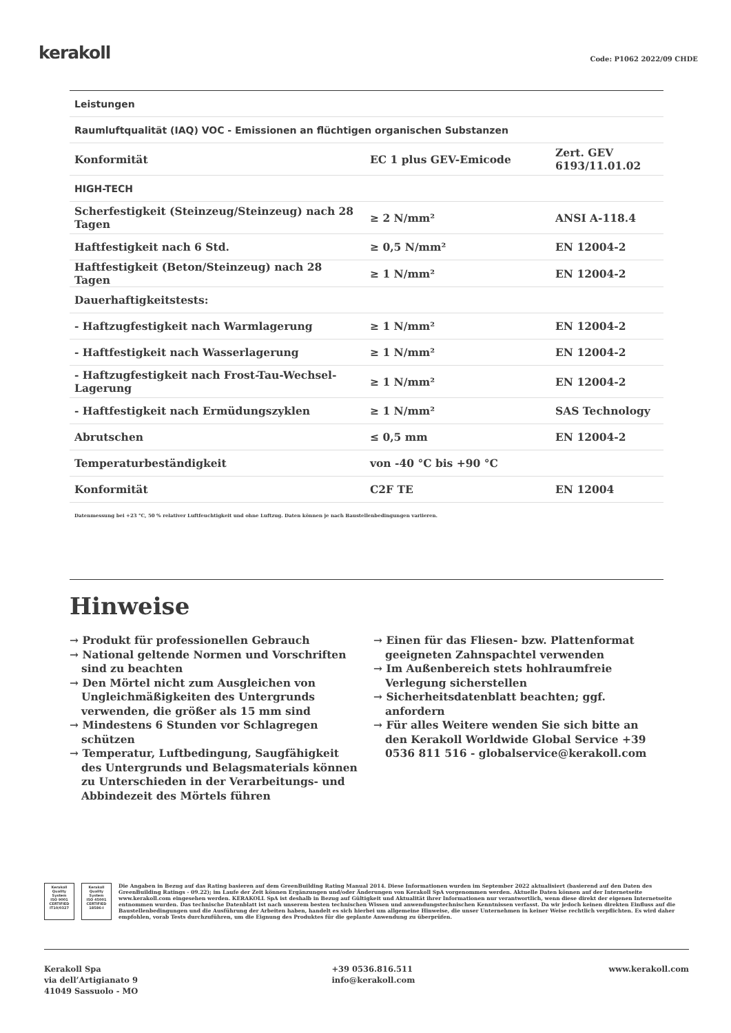kerakoll
Code: P1062 2022/09 CHDE
| Leistungen | | |
| Raumluftqualität (IAQ) VOC - Emissionen an flüchtigen organischen Substanzen | | |
| Konformität | EC 1 plus GEV-Emicode | Zert. GEV 6193/11.01.02 |
| HIGH-TECH | | |
| Scherfestigkeit (Steinzeug/Steinzeug) nach 28 Tagen | ≥ 2 N/mm² | ANSI A-118.4 |
| Haftfestigkeit nach 6 Std. | ≥ 0,5 N/mm² | EN 12004-2 |
| Haftfestigkeit (Beton/Steinzeug) nach 28 Tagen | ≥ 1 N/mm² | EN 12004-2 |
| Dauerhaftigkeitstests: | | |
| - Haftzugfestigkeit nach Warmlagerung | ≥ 1 N/mm² | EN 12004-2 |
| - Haftfestigkeit nach Wasserlagerung | ≥ 1 N/mm² | EN 12004-2 |
| - Haftzugfestigkeit nach Frost-Tau-Wechsel-Lagerung | ≥ 1 N/mm² | EN 12004-2 |
| - Haftfestigkeit nach Ermüdungszyklen | ≥ 1 N/mm² | SAS Technology |
| Abrutschen | ≤ 0,5 mm | EN 12004-2 |
| Temperaturbeständigkeit | von -40 °C bis +90 °C | |
| Konformität | C2F TE | EN 12004 |
Datenmessung bei +23 °C, 50 % relativer Luftfeuchtigkeit und ohne Luftzug. Daten können je nach Baustellenbedingungen variieren.
Hinweise
→ Produkt für professionellen Gebrauch
→ National geltende Normen und Vorschriften sind zu beachten
→ Den Mörtel nicht zum Ausgleichen von Ungleichmäßigkeiten des Untergrunds verwenden, die größer als 15 mm sind
→ Mindestens 6 Stunden vor Schlagregen schützen
→ Temperatur, Luftbedingung, Saugfähigkeit des Untergrunds und Belagsmaterials können zu Unterschieden in der Verarbeitungs- und Abbindezeit des Mörtels führen
→ Einen für das Fliesen- bzw. Plattenformat geeigneten Zahnspachtel verwenden
→ Im Außenbereich stets hohlraumfreie Verlegung sicherstellen
→ Sicherheitsdatenblatt beachten; ggf. anfordern
→ Für alles Weitere wenden Sie sich bitte an den Kerakoll Worldwide Global Service +39 0536 811 516 - globalservice@kerakoll.com
Kerakoll Quality System
ISO 9001 CERTIFIED IT10/0327
Kerakoll Quality System
ISO 45001 CERTIFIED 18586-I
Die Angaben in Bezug auf das Rating basieren auf dem GreenBuilding Rating Manual 2014. Diese Informationen wurden im September 2022 aktualisiert (basierend auf den Daten des GreenBuilding Ratings - 09.22); im Laufe der Zeit können Ergänzungen und/oder Änderungen von Kerakoll SpA vorgenommen werden. Aktuelle Daten können auf der Internetseite www.kerakoll.com eingesehen werden. KERAKOLL SpA ist deshalb in Bezug auf Gültigkeit und Aktualität ihrer Informationen nur verantwortlich, wenn diese direkt der eigenen Internetseite entnommen wurden. Das technische Datenblatt ist nach unserem besten technischen Wissen und anwendungstechnischen Kenntnissen verfasst. Da wir jedoch keinen direkten Einfluss auf die Baustellenbedingungen und die Ausführung der Arbeiten haben, handelt es sich hierbei um allgemeine Hinweise, die unser Unternehmen in keiner Weise rechtlich verpflichten. Es wird daher empfohlen, vorab Tests durchzuführen, um die Eignung des Produktes für die geplante Anwendung zu überprüfen.
Kerakoll Spa
via dell’Artigianato 9
41049 Sassuolo - MO
+39 0536.816.511
info@kerakoll.com
www.kerakoll.com